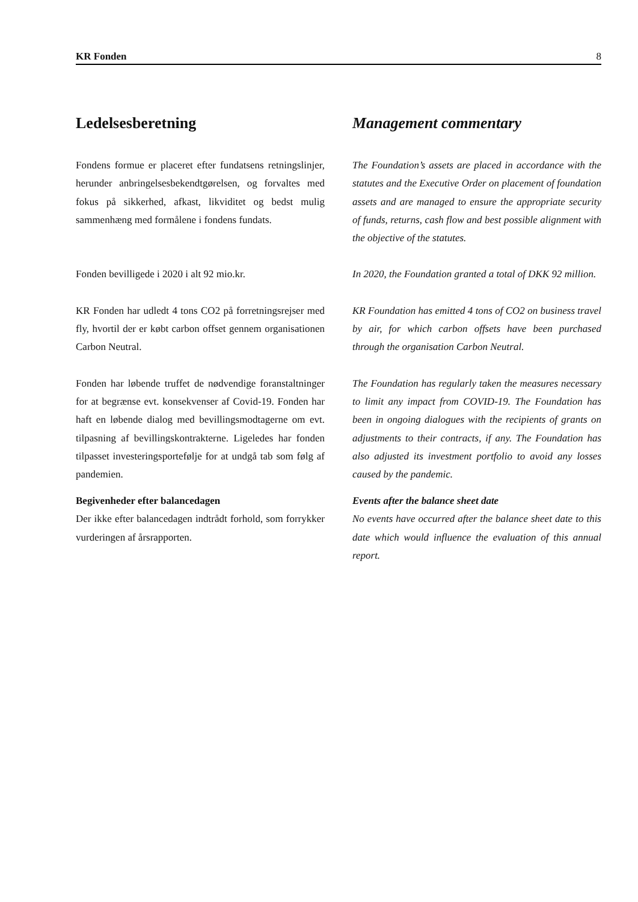KR Fonden 8
Ledelsesberetning Management commentary
Fondens formue er placeret efter fundatsens ret­ningslinjer, herunder anbringelsesbekendtgørelsen, og forvaltes med fokus på sikkerhed, afkast, likvidi­tet og bedst mulig sammenhæng med formålene i fondens fundats.
The Foundation’s assets are placed in accordance with the statutes and the Executive Order on placement of foundation assets and are managed to ensure the appropriate security of funds, returns, cash flow and best possible alignment with the objective of the statutes.
Fonden bevilligede i 2020 i alt 92 mio.kr. In 2020, the Foundation granted a total of DKK 92 million.
KR Fonden har udledt 4 tons CO2 på forretningsrej­ser med fly, hvortil der er købt carbon offset gen­nem organisationen Carbon Neutral.
KR Foundation has emitted 4 tons of CO2 on busi­ness travel by air, for which carbon offsets have been purchased through the organisation Carbon Neutral.
Fonden har løbende truffet de nødvendige foran­staltninger for at begrænse evt. konsekvenser af Co­vid-19. Fonden har haft en løbende dialog med be­villingsmodtagerne om evt. tilpasning af bevillings­kontrakterne. Ligeledes har fonden tilpasset investe­ringsportefølje for at undgå tab som følg af pande­mien.
The Foundation has regularly taken the measures necessary to limit any impact from COVID-19. The Foundation has been in ongoing dialogues with the recipients of grants on adjustments to their con­tracts, if any. The Foundation has also adjusted its investment portfolio to avoid any losses caused by the pandemic.
Begivenheder efter balancedagen
Der ikke efter balancedagen indtrådt forhold, som forrykker vurderingen af årsrapporten.
Events after the balance sheet date
No events have occurred after the balance sheet date to this date which would influence the evalua­tion of this annual report.